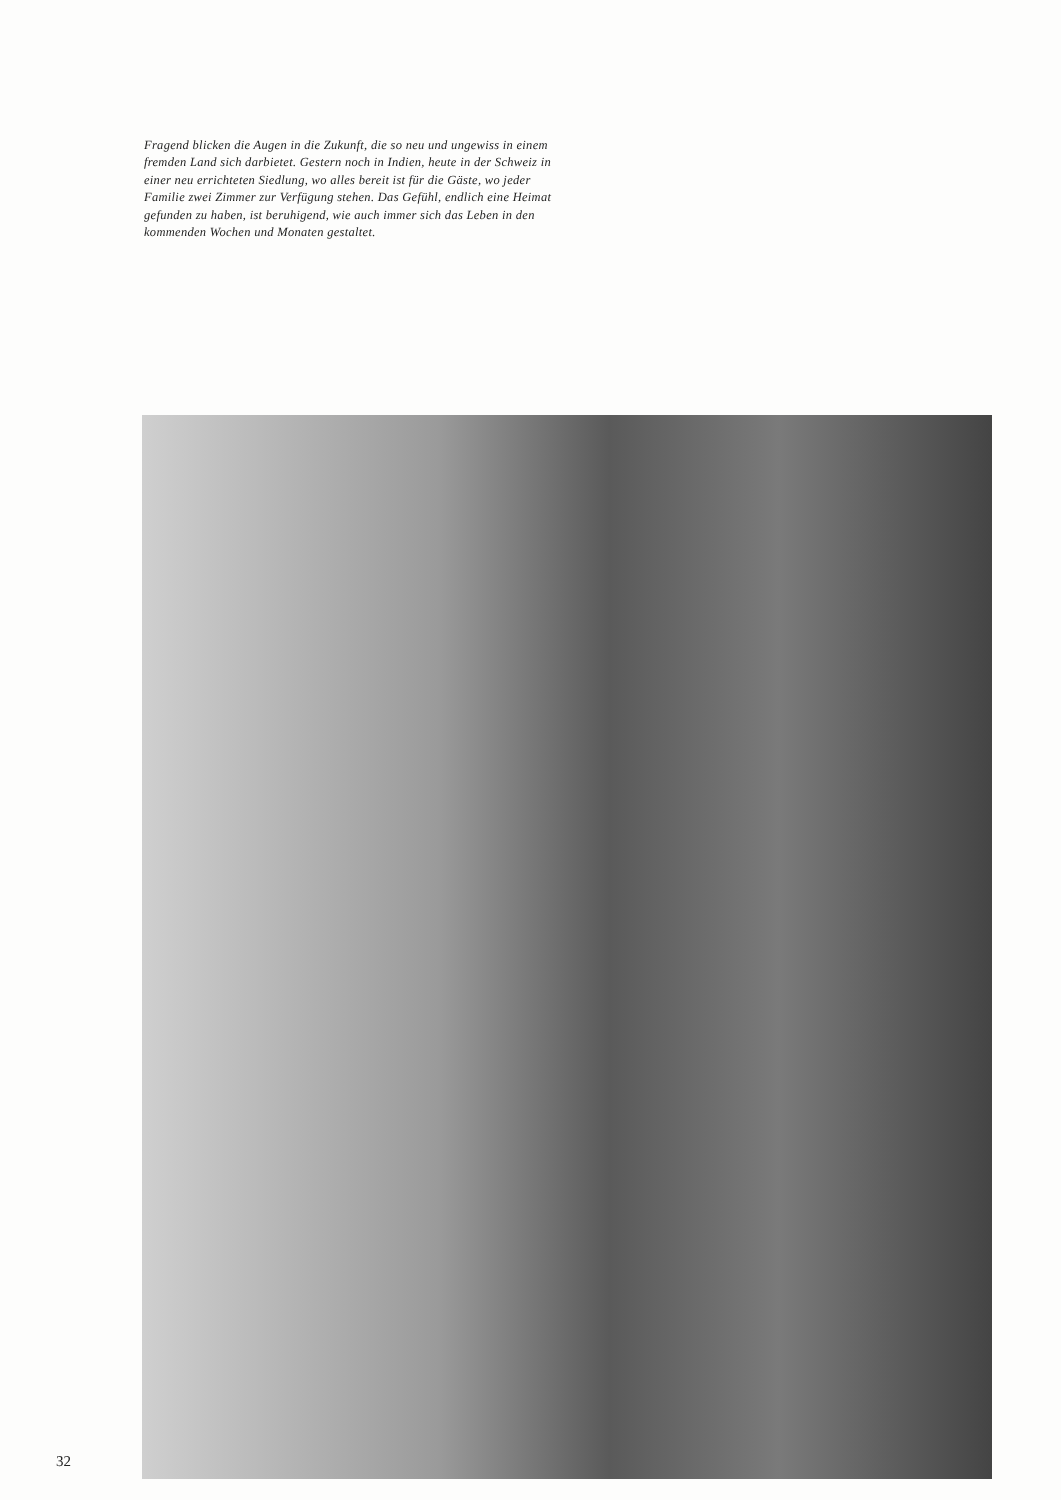Fragend blicken die Augen in die Zukunft, die so neu und ungewiss in einem fremden Land sich darbietet. Gestern noch in Indien, heute in der Schweiz in einer neu errichteten Siedlung, wo alles bereit ist für die Gäste, wo jeder Familie zwei Zimmer zur Verfügung stehen. Das Gefühl, endlich eine Heimat gefunden zu haben, ist beruhigend, wie auch immer sich das Leben in den kommenden Wochen und Monaten gestaltet.
32